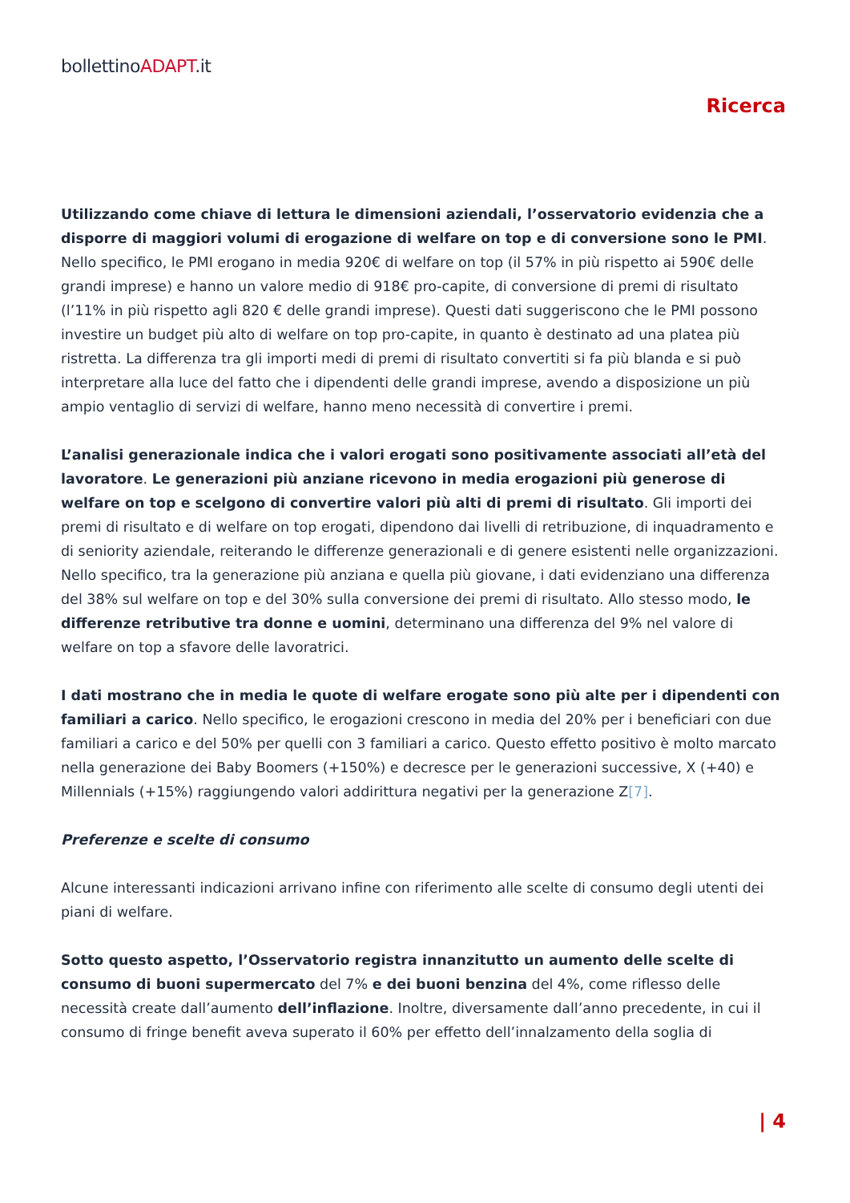bollettinoADAPT.it
Ricerca
Utilizzando come chiave di lettura le dimensioni aziendali, l’osservatorio evidenzia che a disporre di maggiori volumi di erogazione di welfare on top e di conversione sono le PMI. Nello specifico, le PMI erogano in media 920€ di welfare on top (il 57% in più rispetto ai 590€ delle grandi imprese) e hanno un valore medio di 918€ pro-capite, di conversione di premi di risultato (l’11% in più rispetto agli 820 € delle grandi imprese). Questi dati suggeriscono che le PMI possono investire un budget più alto di welfare on top pro-capite, in quanto è destinato ad una platea più ristretta. La differenza tra gli importi medi di premi di risultato convertiti si fa più blanda e si può interpretare alla luce del fatto che i dipendenti delle grandi imprese, avendo a disposizione un più ampio ventaglio di servizi di welfare, hanno meno necessità di convertire i premi.
L’analisi generazionale indica che i valori erogati sono positivamente associati all’età del lavoratore. Le generazioni più anziane ricevono in media erogazioni più generose di welfare on top e scelgono di convertire valori più alti di premi di risultato. Gli importi dei premi di risultato e di welfare on top erogati, dipendono dai livelli di retribuzione, di inquadramento e di seniority aziendale, reiterando le differenze generazionali e di genere esistenti nelle organizzazioni. Nello specifico, tra la generazione più anziana e quella più giovane, i dati evidenziano una differenza del 38% sul welfare on top e del 30% sulla conversione dei premi di risultato. Allo stesso modo, le differenze retributive tra donne e uomini, determinano una differenza del 9% nel valore di welfare on top a sfavore delle lavoratrici.
I dati mostrano che in media le quote di welfare erogate sono più alte per i dipendenti con familiari a carico. Nello specifico, le erogazioni crescono in media del 20% per i beneficiari con due familiari a carico e del 50% per quelli con 3 familiari a carico. Questo effetto positivo è molto marcato nella generazione dei Baby Boomers (+150%) e decresce per le generazioni successive, X (+40) e Millennials (+15%) raggiungendo valori addirittura negativi per la generazione Z[7].
Preferenze e scelte di consumo
Alcune interessanti indicazioni arrivano infine con riferimento alle scelte di consumo degli utenti dei piani di welfare.
Sotto questo aspetto, l’Osservatorio registra innanzitutto un aumento delle scelte di consumo di buoni supermercato del 7% e dei buoni benzina del 4%, come riflesso delle necessità create dall’aumento dell’inflazione. Inoltre, diversamente dall’anno precedente, in cui il consumo di fringe benefit aveva superato il 60% per effetto dell’innalzamento della soglia di
| 4